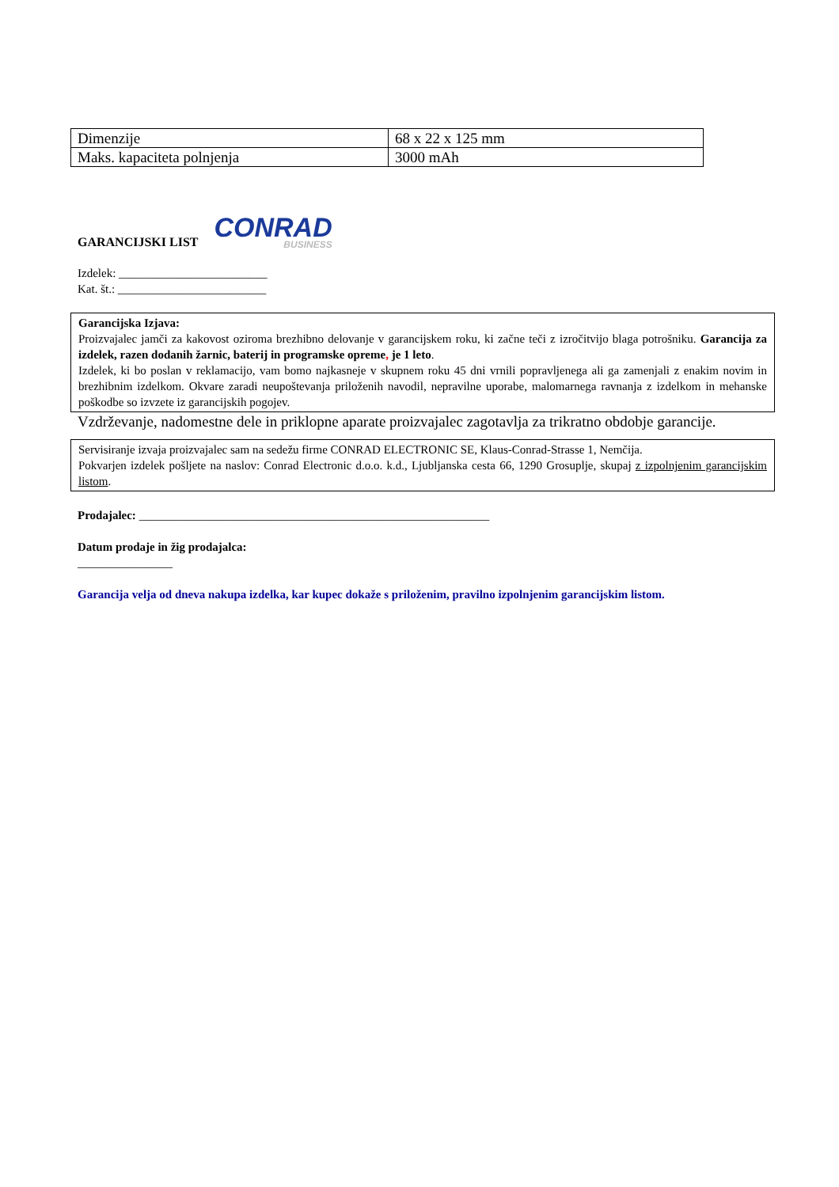| Dimenzije | 68 x 22 x 125 mm |
| Maks. kapaciteta polnjenja | 3000 mAh |
GARANCIJSKI LIST
CONRAD
BUSINESS
Izdelek: _________________________
Kat. št.: _________________________
Garancijska Izjava:
Proizvajalec jamči za kakovost oziroma brezhibno delovanje v garancijskem roku, ki začne teči z izročitvijo blaga potrošniku. Garancija za izdelek, razen dodanih žarnic, baterij in programske opreme, je 1 leto.
Izdelek, ki bo poslan v reklamacijo, vam bomo najkasneje v skupnem roku 45 dni vrnili popravljenega ali ga zamenjali z enakim novim in brezhibnim izdelkom. Okvare zaradi neupoštevanja priloženih navodil, nepravilne uporabe, malomarnega ravnanja z izdelkom in mehanske poškodbe so izvzete iz garancijskih pogojev.
Vzdrževanje, nadomestne dele in priklopne aparate proizvajalec zagotavlja za trikratno obdobje garancije.
Servisiranje izvaja proizvajalec sam na sedežu firme CONRAD ELECTRONIC SE, Klaus-Conrad-Strasse 1, Nemčija.
Pokvarjen izdelek pošljete na naslov: Conrad Electronic d.o.o. k.d., Ljubljanska cesta 66, 1290 Grosuplje, skupaj z izpolnjenim garancijskim listom.
Prodajalec: ___________________________________________________________
Datum prodaje in žig prodajalca:
________________
Garancija velja od dneva nakupa izdelka, kar kupec dokaže s priloženim, pravilno izpolnjenim garancijskim listom.